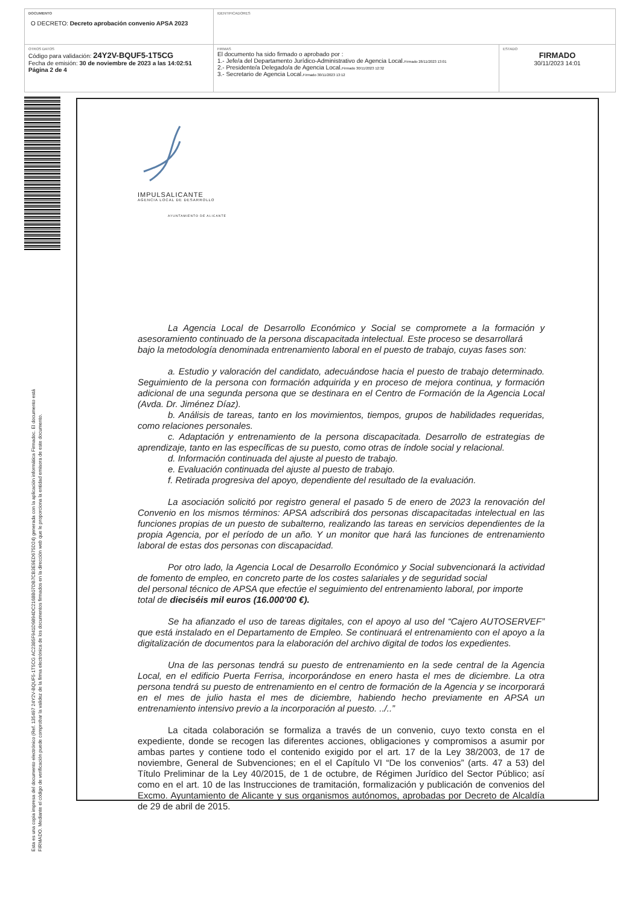| DOCUMENTO O DECRETO: Decreto aprobación convenio APSA 2023 | IDENTIFICADORES | |
| OTROS DATOS Código para validación: 24Y2V-BQUF5-1T5CG Fecha de emisión: 30 de noviembre de 2023 a las 14:02:51 Página 2 de 4 | FIRMAS El documento ha sido firmado o aprobado por : 1.- Jefe/a del Departamento Jurídico-Administrativo de Agencia Local. Firmado 28/11/2023 13:01 2.- Presidente/a Delegado/a de Agencia Local. Firmado 30/11/2023 12:32 3.- Secretario de Agencia Local. Firmado 30/11/2023 13:12 | ESTADO FIRMADO 30/11/2023 14:01 |
Esta es una copia impresa del documento electrónico (Ref. 135497 24Y2V-BQUF5-1T5CG AC2385F941D9894DC2168B07DB7CB3E9ED675D24) generada con la aplicación informática Firmadoc. El documento está FIRMADO. Mediante el código de verificación puede comprobar la validez de la firma electrónica de los documentos firmados en la dirección web que le proporciona la entidad emisora de este documento.
IMPULSALICANTE
AGENCIA LOCAL DE DESARROLLO
AYUNTAMIENTO DE ALICANTE
La Agencia Local de Desarrollo Económico y Social se compromete a la formación y asesoramiento continuado de la persona discapacitada intelectual. Este proceso se desarrollará
bajo la metodología denominada entrenamiento laboral en el puesto de trabajo, cuyas fases son:
a. Estudio y valoración del candidato, adecuándose hacia el puesto de trabajo determinado. Seguimiento de la persona con formación adquirida y en proceso de mejora continua, y formación adicional de una segunda persona que se destinara en el Centro de Formación de la Agencia Local (Avda. Dr. Jiménez Díaz).
b. Análisis de tareas, tanto en los movimientos, tiempos, grupos de habilidades requeridas, como relaciones personales.
c. Adaptación y entrenamiento de la persona discapacitada. Desarrollo de estrategias de aprendizaje, tanto en las específicas de su puesto, como otras de índole social y relacional.
d. Información continuada del ajuste al puesto de trabajo.
e. Evaluación continuada del ajuste al puesto de trabajo.
f. Retirada progresiva del apoyo, dependiente del resultado de la evaluación.
La asociación solicitó por registro general el pasado 5 de enero de 2023 la renovación del Convenio en los mismos términos: APSA adscribirá dos personas discapacitadas intelectual en las funciones propias de un puesto de subalterno, realizando las tareas en servicios dependientes de la propia Agencia, por el período de un año. Y un monitor que hará las funciones de entrenamiento laboral de estas dos personas con discapacidad.
Por otro lado, la Agencia Local de Desarrollo Económico y Social subvencionará la actividad de fomento de empleo, en concreto parte de los costes salariales y de seguridad social
del personal técnico de APSA que efectúe el seguimiento del entrenamiento laboral, por importe
total de dieciséis mil euros (16.000'00 €).
Se ha afianzado el uso de tareas digitales, con el apoyo al uso del “Cajero AUTOSERVEF” que está instalado en el Departamento de Empleo. Se continuará el entrenamiento con el apoyo a la digitalización de documentos para la elaboración del archivo digital de todos los expedientes.
Una de las personas tendrá su puesto de entrenamiento en la sede central de la Agencia Local, en el edificio Puerta Ferrisa, incorporándose en enero hasta el mes de diciembre. La otra persona tendrá su puesto de entrenamiento en el centro de formación de la Agencia y se incorporará en el mes de julio hasta el mes de diciembre, habiendo hecho previamente en APSA un entrenamiento intensivo previo a la incorporación al puesto. ../..”
La citada colaboración se formaliza a través de un convenio, cuyo texto consta en el expediente, donde se recogen las diferentes acciones, obligaciones y compromisos a asumir por ambas partes y contiene todo el contenido exigido por el art. 17 de la Ley 38/2003, de 17 de noviembre, General de Subvenciones; en el el Capítulo VI “De los convenios” (arts. 47 a 53) del Título Preliminar de la Ley 40/2015, de 1 de octubre, de Régimen Jurídico del Sector Público; así como en el art. 10 de las Instrucciones de tramitación, formalización y publicación de convenios del Excmo. Ayuntamiento de Alicante y sus organismos autónomos, aprobadas por Decreto de Alcaldía de 29 de abril de 2015.